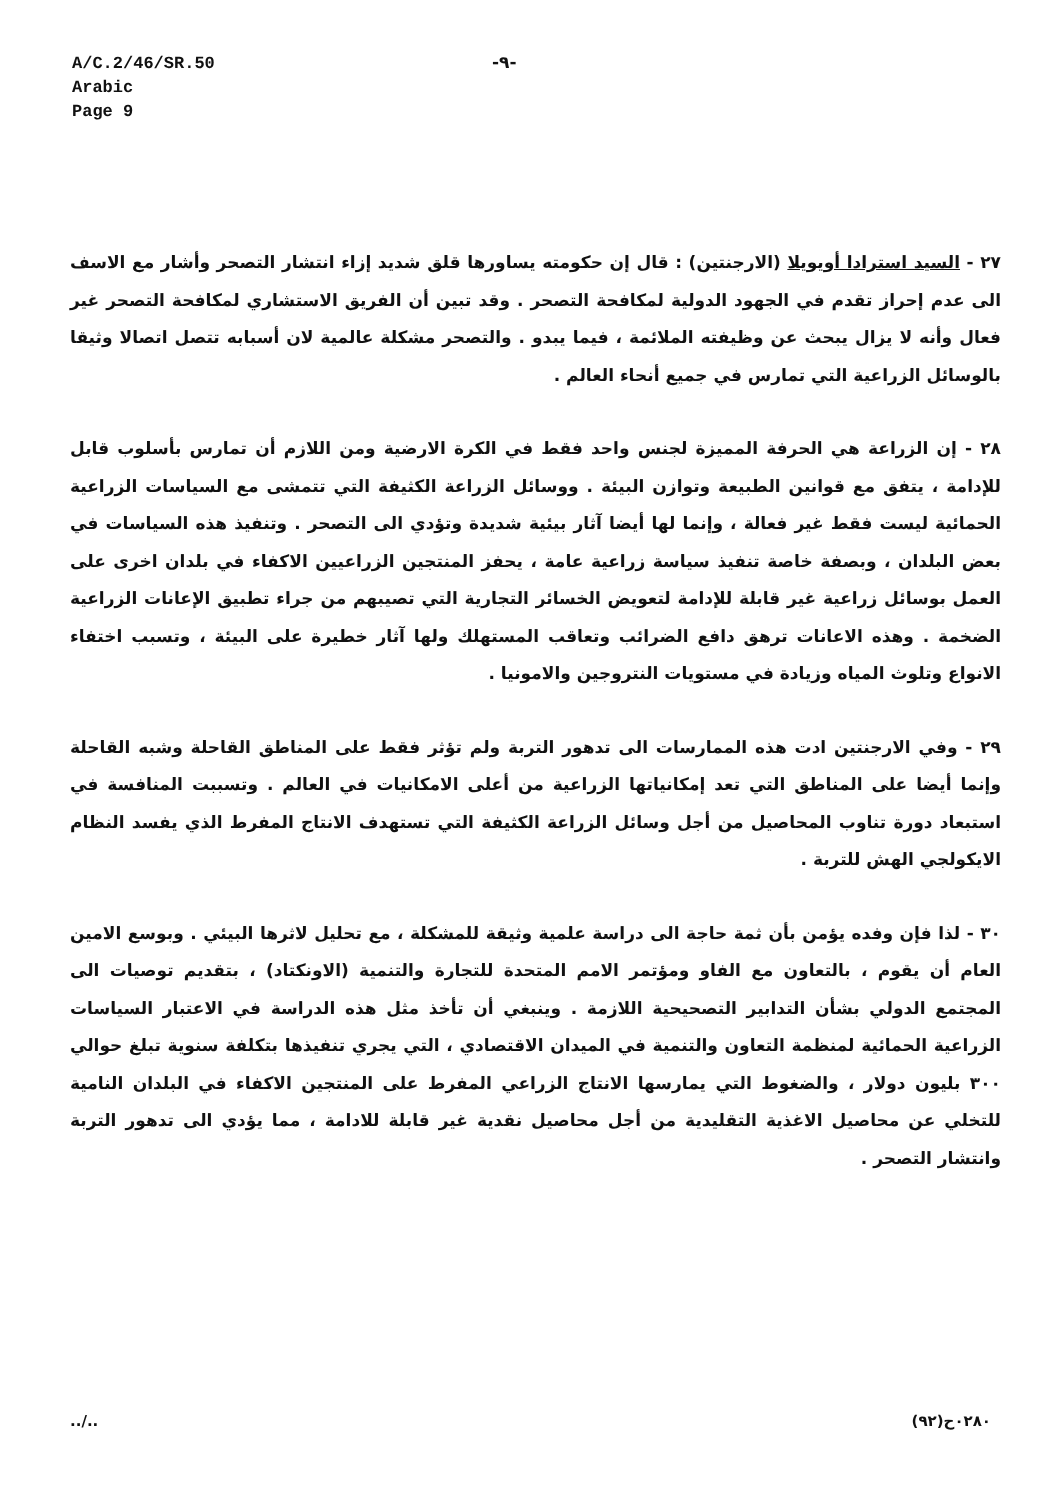A/C.2/46/SR.50
Arabic
Page 9
-٩-
٢٧ - السيد استرادا أويويلا (الارجنتين) : قال إن حكومته يساورها قلق شديد إزاء انتشار التصحر وأشار مع الاسف الى عدم إحراز تقدم في الجهود الدولية لمكافحة التصحر . وقد تبين أن الفريق الاستشاري لمكافحة التصحر غير فعال وأنه لا يزال يبحث عن وظيفته الملائمة ، فيما يبدو . والتصحر مشكلة عالمية لان أسبابه تتصل اتصالا وثيقا بالوسائل الزراعية التي تمارس في جميع أنحاء العالم .
٢٨ - إن الزراعة هي الحرفة المميزة لجنس واحد فقط في الكرة الارضية ومن اللازم أن تمارس بأسلوب قابل للإدامة ، يتفق مع قوانين الطبيعة وتوازن البيئة . ووسائل الزراعة الكثيفة التي تتمشى مع السياسات الزراعية الحمائية ليست فقط غير فعالة ، وإنما لها أيضا آثار بيئية شديدة وتؤدي الى التصحر . وتنفيذ هذه السياسات في بعض البلدان ، وبصفة خاصة تنفيذ سياسة زراعية عامة ، يحفز المنتجين الزراعيين الاكفاء في بلدان اخرى على العمل بوسائل زراعية غير قابلة للإدامة لتعويض الخسائر التجارية التي تصيبهم من جراء تطبيق الإعانات الزراعية الضخمة . وهذه الاعانات ترهق دافع الضرائب وتعاقب المستهلك ولها آثار خطيرة على البيئة ، وتسبب اختفاء الانواع وتلوث المياه وزيادة في مستويات النتروجين والامونيا .
٢٩ - وفي الارجنتين ادت هذه الممارسات الى تدهور التربة ولم تؤثر فقط على المناطق القاحلة وشبه القاحلة وإنما أيضا على المناطق التي تعد إمكانياتها الزراعية من أعلى الامكانيات في العالم . وتسببت المنافسة في استبعاد دورة تناوب المحاصيل من أجل وسائل الزراعة الكثيفة التي تستهدف الانتاج المفرط الذي يفسد النظام الايكولجي الهش للتربة .
٣٠ - لذا فإن وفده يؤمن بأن ثمة حاجة الى دراسة علمية وثيقة للمشكلة ، مع تحليل لاثرها البيئي . وبوسع الامين العام أن يقوم ، بالتعاون مع الفاو ومؤتمر الامم المتحدة للتجارة والتنمية (الاونكتاد) ، بتقديم توصيات الى المجتمع الدولي بشأن التدابير التصحيحية اللازمة . وينبغي أن تأخذ مثل هذه الدراسة في الاعتبار السياسات الزراعية الحمائية لمنظمة التعاون والتنمية في الميدان الاقتصادي ، التي يجري تنفيذها بتكلفة سنوية تبلغ حوالي ٣٠٠ بليون دولار ، والضغوط التي يمارسها الانتاج الزراعي المفرط على المنتجين الاكفاء في البلدان النامية للتخلي عن محاصيل الاغذية التقليدية من أجل محاصيل نقدية غير قابلة للادامة ، مما يؤدي الى تدهور التربة وانتشار التصحر .
../.. ٠٢٨٠ح(٩٢)